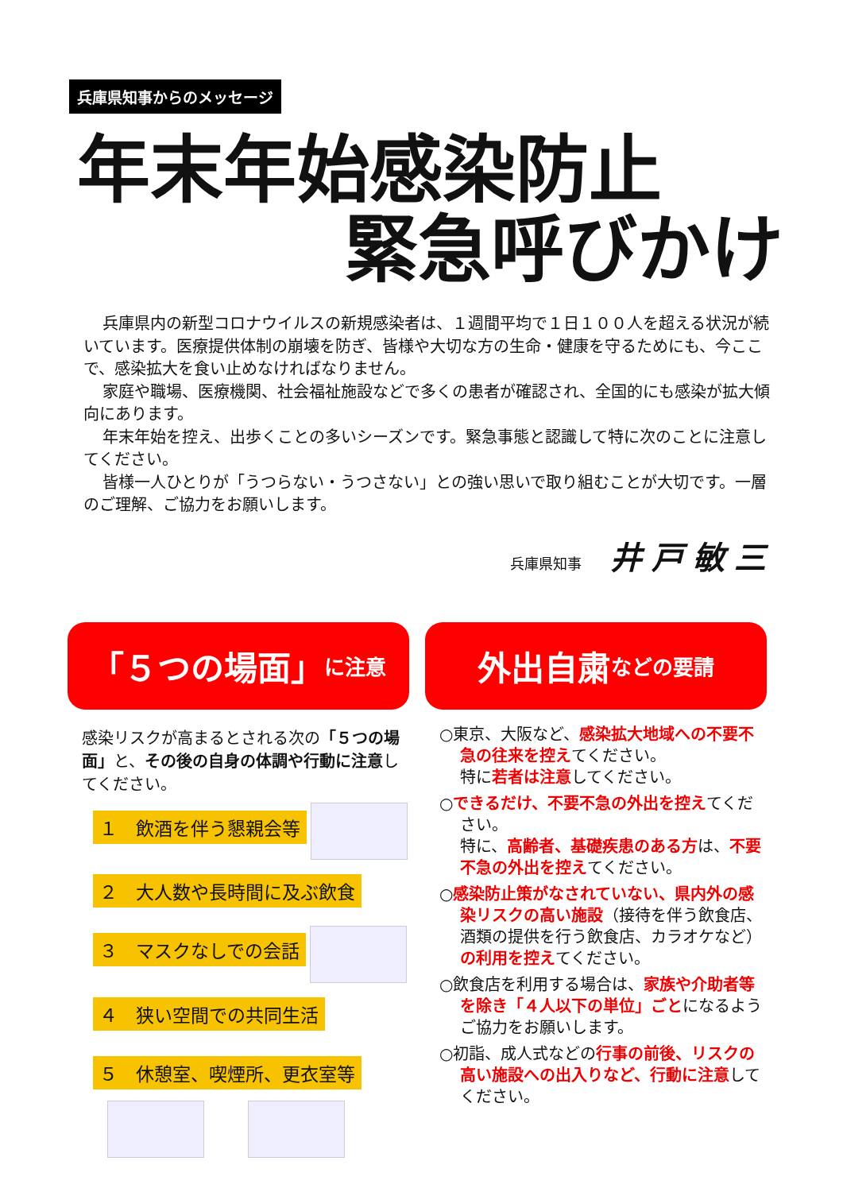兵庫県知事からのメッセージ
年末年始感染防止
緊急呼びかけ
兵庫県内の新型コロナウイルスの新規感染者は、１週間平均で１日１００人を超える状況が続いています。医療提供体制の崩壊を防ぎ、皆様や大切な方の生命・健康を守るためにも、今ここで、感染拡大を食い止めなければなりません。
家庭や職場、医療機関、社会福祉施設などで多くの患者が確認され、全国的にも感染が拡大傾向にあります。
年末年始を控え、出歩くことの多いシーズンです。緊急事態と認識して特に次のことに注意してください。
皆様一人ひとりが「うつらない・うつさない」との強い思いで取り組むことが大切です。一層のご理解、ご協力をお願いします。
兵庫県知事 井戸敏三
「５つの場面」 に注意
感染リスクが高まるとされる次の「５つの場面」と、その後の自身の体調や行動に注意してください。
１　飲酒を伴う懇親会等
２　大人数や長時間に及ぶ飲食
３　マスクなしでの会話
４　狭い空間での共同生活
５　休憩室、喫煙所、更衣室等
外出自粛 などの要請
○東京、大阪など、感染拡大地域への不要不急の往来を控えてください。
特に若者は注意してください。
○できるだけ、不要不急の外出を控えてください。
特に、高齢者、基礎疾患のある方は、不要不急の外出を控えてください。
○感染防止策がなされていない、県内外の感染リスクの高い施設（接待を伴う飲食店、酒類の提供を行う飲食店、カラオケなど）の利用を控えてください。
○飲食店を利用する場合は、家族や介助者等を除き「４人以下の単位」ごとになるようご協力をお願いします。
○初詣、成人式などの行事の前後、リスクの高い施設への出入りなど、行動に注意してください。